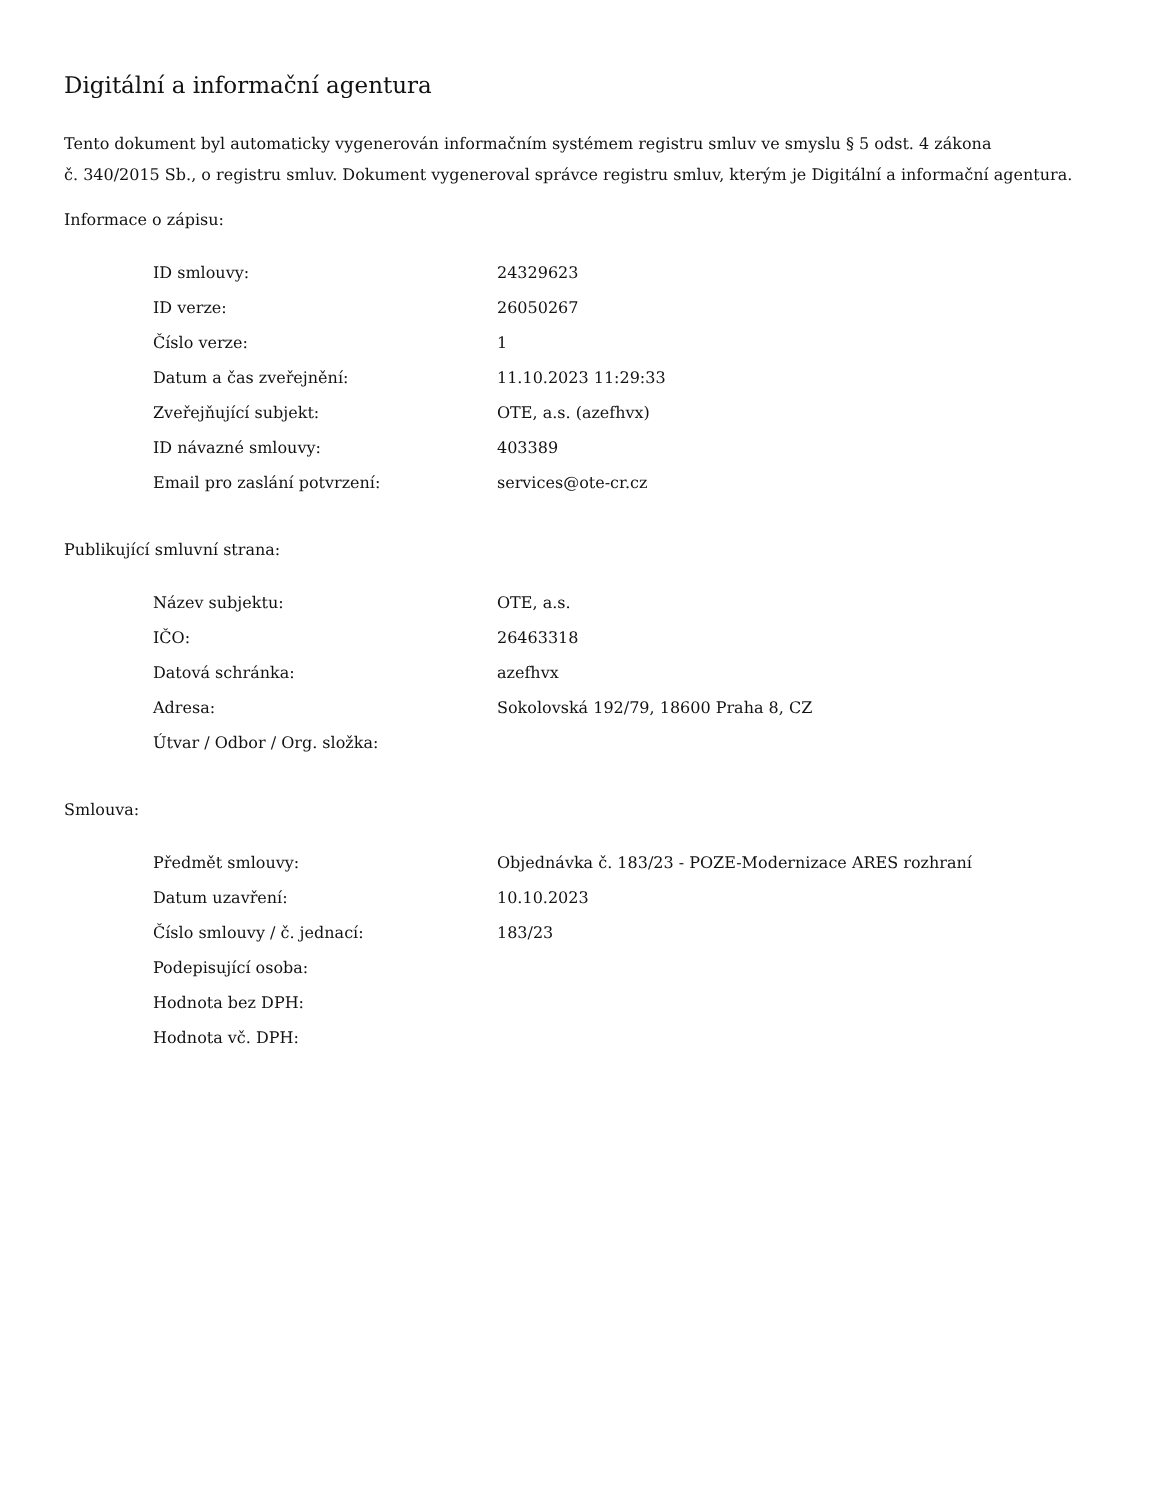Digitální a informační agentura
Tento dokument byl automaticky vygenerován informačním systémem registru smluv ve smyslu § 5 odst. 4 zákona
č. 340/2015 Sb., o registru smluv. Dokument vygeneroval správce registru smluv, kterým je Digitální a informační agentura.
Informace o zápisu:
| ID smlouvy: | 24329623 |
| ID verze: | 26050267 |
| Číslo verze: | 1 |
| Datum a čas zveřejnění: | 11.10.2023 11:29:33 |
| Zveřejňující subjekt: | OTE, a.s. (azefhvx) |
| ID návazné smlouvy: | 403389 |
| Email pro zaslání potvrzení: | services@ote-cr.cz |
Publikující smluvní strana:
| Název subjektu: | OTE, a.s. |
| IČO: | 26463318 |
| Datová schránka: | azefhvx |
| Adresa: | Sokolovská 192/79, 18600 Praha 8, CZ |
| Útvar / Odbor / Org. složka: | |
Smlouva:
| Předmět smlouvy: | Objednávka č. 183/23 - POZE-Modernizace ARES rozhraní |
| Datum uzavření: | 10.10.2023 |
| Číslo smlouvy / č. jednací: | 183/23 |
| Podepisující osoba: | |
| Hodnota bez DPH: | |
| Hodnota vč. DPH: | |